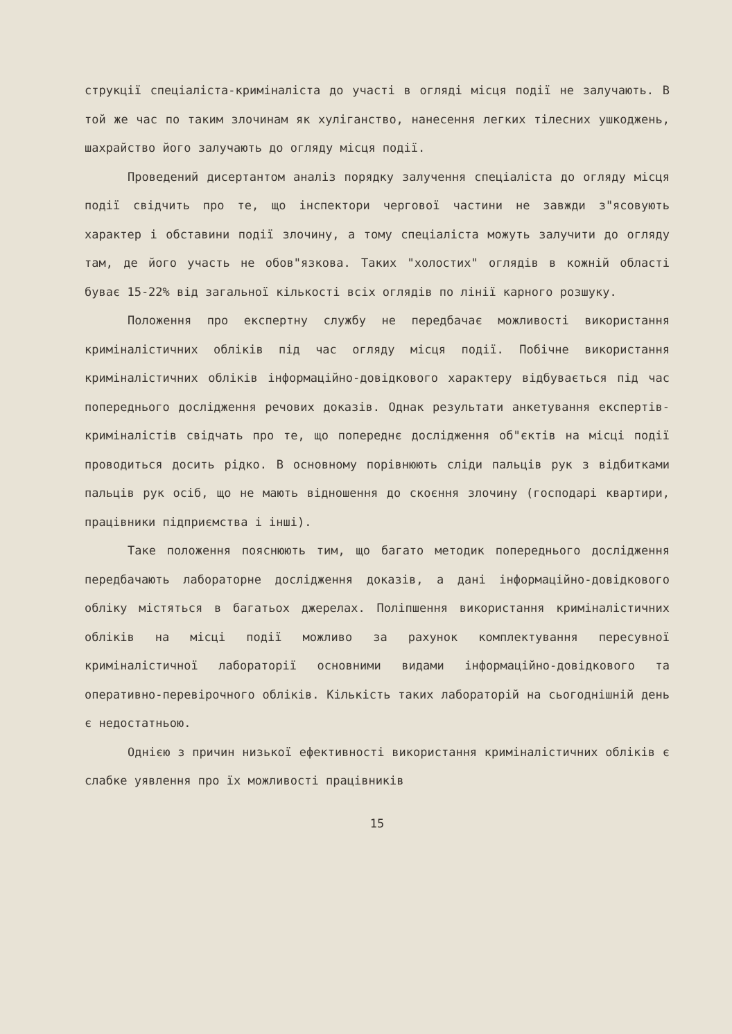струкції спеціаліста-криміналіста до участі в огляді місця події не залучають. В той же час по таким злочинам як хуліганство, нанесення легких тілесних ушкоджень, шахрайство його залучають до огляду місця події.
Проведений дисертантом аналіз порядку залучення спеціаліста до огляду місця події свідчить про те, що інспектори чергової частини не завжди з"ясовують характер і обставини події злочину, а тому спеціаліста можуть залучити до огляду там, де його участь не обов"язкова. Таких "холостих" оглядів в кожній області буває 15-22% від загальної кількості всіх оглядів по лінії карного розшуку.
Положення про експертну службу не передбачає можливості використання криміналістичних обліків під час огляду місця події. Побічне використання криміналістичних обліків інформаційно-довідкового характеру відбувається під час попереднього дослідження речових доказів. Однак результати анкетування експертів-криміналістів свідчать про те, що попереднє дослідження об"єктів на місці події проводиться досить рідко. В основному порівнюють сліди пальців рук з відбитками пальців рук осіб, що не мають відношення до скоєння злочину (господарі квартири, працівники підприємства і інші).
Таке положення пояснюють тим, що багато методик попереднього дослідження передбачають лабораторне дослідження доказів, а дані інформаційно-довідкового обліку містяться в багатьох джерелах. Поліпшення використання криміналістичних обліків на місці події можливо за рахунок комплектування пересувної криміналістичної лабораторії основними видами інформаційно-довідкового та оперативно-перевірочного обліків. Кількість таких лабораторій на сьогоднішній день є недостатньою.
Однією з причин низької ефективності використання криміналістичних обліків є слабке уявлення про їх можливості працівників
15